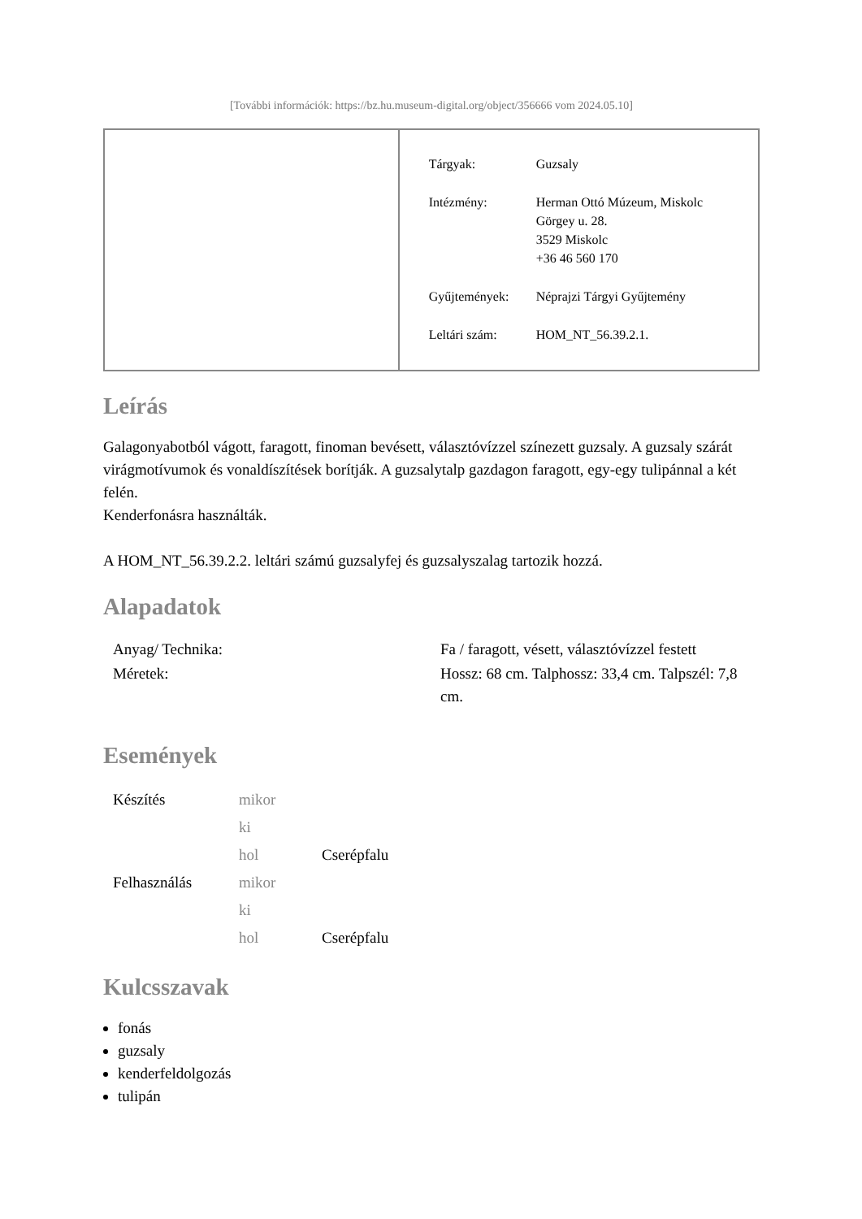[További információk: https://bz.hu.museum-digital.org/object/356666 vom 2024.05.10]
| | / Tárgyak: / Guzsaly / / Intézmény: / Herman Ottó Múzeum, Miskolc Görgey u. 28. 3529 Miskolc +36 46 560 170 / / Gyűjtemények: / Néprajzi Tárgyi Gyűjtemény / / Leltári szám: / HOM_NT_56.39.2.1. / |
Leírás
Galagonyabotból vágott, faragott, finoman bevésett, választóvízzel színezett guzsaly. A guzsaly szárát virágmotívumok és vonaldíszítések borítják. A guzsalytalp gazdagon faragott, egy-egy tulipánnal a két felén.
Kenderfonásra használták.
A HOM_NT_56.39.2.2. leltári számú guzsalyfej és guzsalyszalag tartozik hozzá.
Alapadatok
| Anyag/ Technika: | Fa / faragott, vésett, választóvízzel festett |
| Méretek: | Hossz: 68 cm. Talphossz: 33,4 cm. Talpszél: 7,8 cm. |
Események
| Készítés | mikor | |
| | ki | |
| | hol | Cserépfalu |
| Felhasználás | mikor | |
| | ki | |
| | hol | Cserépfalu |
Kulcsszavak
fonás
guzsaly
kenderfeldolgozás
tulipán